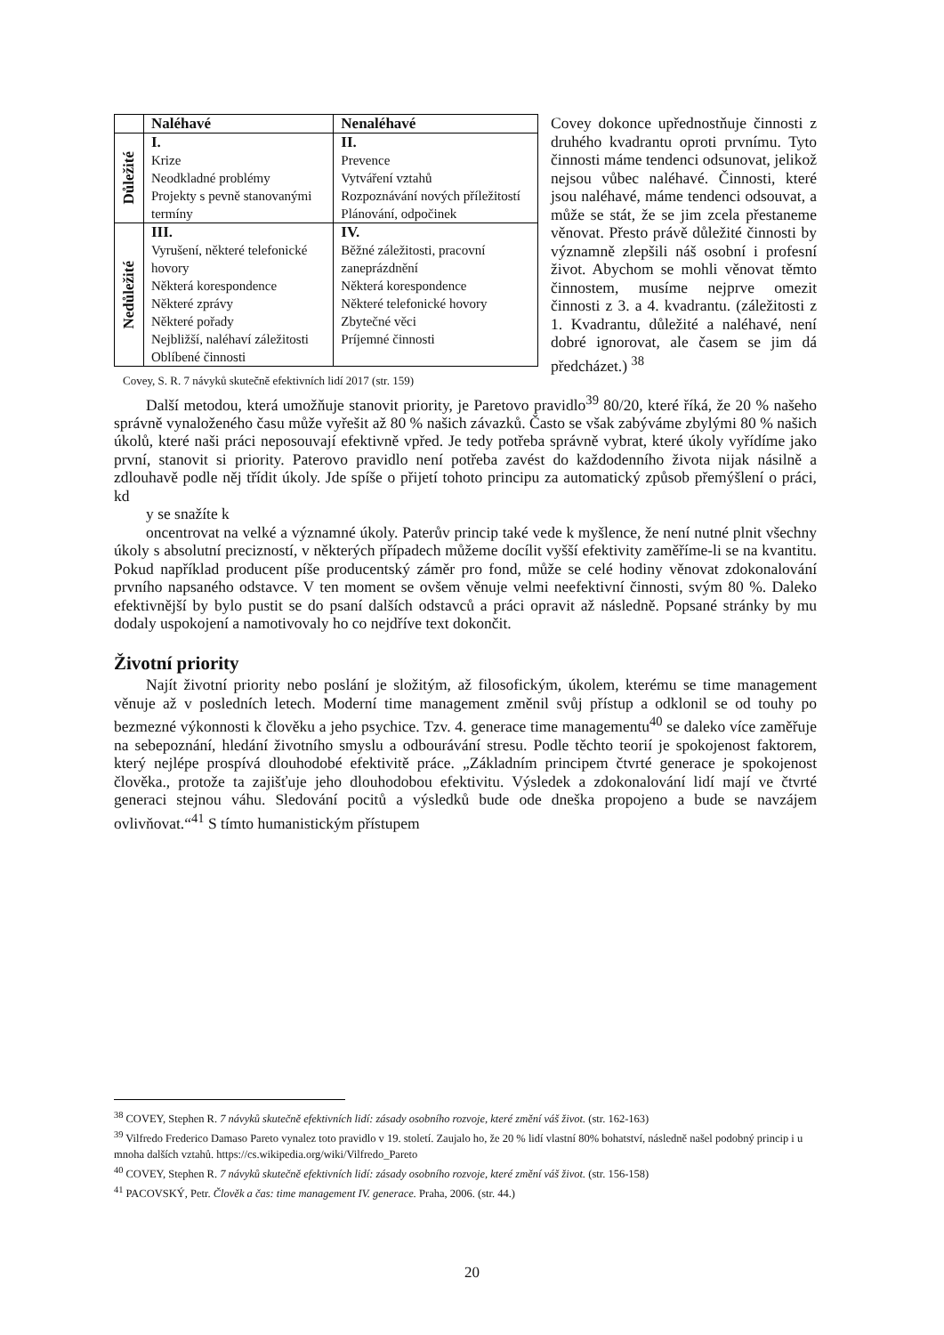| | Naléhavé | Nenaléhavé |
| --- | --- | --- |
| Důležité | I. Krize Neodkladné problémy Projekty s pevně stanovanými termíny | II. Prevence Vytváření vztahů Rozpoznávání nových příležitostí Plánování, odpočinek |
| Nedůležité | III. Vyrušení, některé telefonické hovory Některá korespondence Některé zprávy Některé pořady Nejbližší, naléhaví záležitosti Oblíbené činnosti | IV. Běžné záležitosti, pracovní zaneprázdnění Některá korespondence Některé telefonické hovory Zbytečné věci Príjemné činnosti |
Covey, S. R. 7 návyků skutečně efektivních lidí 2017 (str. 159)
Covey dokonce upřednostňuje činnosti z druhého kvadrantu oproti prvnímu. Tyto činnosti máme tendenci odsunovat, jelikož nejsou vůbec naléhavé. Činnosti, které jsou naléhavé, máme tendenci odsouvat, a může se stát, že se jim zcela přestaneme věnovat. Přesto právě důležité činnosti by významně zlepšili náš osobní i profesní život. Abychom se mohli věnovat těmto činnostem, musíme nejprve omezit činnosti z 3. a 4. kvadrantu. (záležitosti z 1. Kvadrantu, důležité a naléhavé, není dobré ignorovat, ale časem se jim dá předcházet.) <sup>38</sup>
Další metodou, která umožňuje stanovit priority, je Paretovo pravidlo<sup>39</sup> 80/20, které říká, že 20 % našeho správně vynaloženého času může vyřešit až 80 % našich závazků. Často se však zabýváme zbylými 80 % našich úkolů, které naši práci neposouvají efektivně vpřed. Je tedy potřeba správně vybrat, které úkoly vyřídíme jako první, stanovit si priority. Paterovo pravidlo není potřeba zavést do každodenního života nijak násilně a zdlouhavě podle něj třídit úkoly. Jde spíše o přijetí tohoto principu za automatický způsob přemýšlení o práci, kd
y se snažíte k
oncentrovat na velké a významné úkoly. Paterův princip také vede k myšlence, že není nutné plnit všechny úkoly s absolutní precizností, v některých případech můžeme docílit vyšší efektivity zaměříme-li se na kvantitu. Pokud například producent píše producentský záměr pro fond, může se celé hodiny věnovat zdokonalování prvního napsaného odstavce. V ten moment se ovšem věnuje velmi neefektivní činnosti, svým 80 %. Daleko efektivnější by bylo pustit se do psaní dalších odstavců a práci opravit až následně. Popsané stránky by mu dodaly uspokojení a namotivovaly ho co nejdříve text dokončit.
Životní priority
Najít životní priority nebo poslání je složitým, až filosofickým, úkolem, kterému se time management věnuje až v posledních letech. Moderní time management změnil svůj přístup a odklonil se od touhy po bezmezné výkonnosti k člověku a jeho psychice. Tzv. 4. generace time managementu<sup>40</sup> se daleko více zaměřuje na sebepoznání, hledání životního smyslu a odbourávání stresu. Podle těchto teorií je spokojenost faktorem, který nejlépe prospívá dlouhodobé efektivitě práce. „Základním principem čtvrté generace je spokojenost člověka., protože ta zajišťuje jeho dlouhodobou efektivitu. Výsledek a zdokonalování lidí mají ve čtvrté generaci stejnou váhu. Sledování pocitů a výsledků bude ode dneška propojeno a bude se navzájem ovlivňovat.“<sup>41</sup> S tímto humanistickým přístupem
<sup>38</sup> COVEY, Stephen R. 7 návyků skutečně efektivních lidí: zásady osobního rozvoje, které změní váš život. (str. 162-163)
<sup>39</sup> Vilfredo Frederico Damaso Pareto vynalez toto pravidlo v 19. století. Zaujalo ho, že 20 % lidí vlastní 80% bohatství, následně našel podobný princip i u mnoha dalších vztahů. https://cs.wikipedia.org/wiki/Vilfredo_Pareto
<sup>40</sup> COVEY, Stephen R. 7 návyků skutečně efektivních lidí: zásady osobního rozvoje, které změní váš život. (str. 156-158)
<sup>41</sup> PACOVSKÝ, Petr. Člověk a čas: time management IV. generace. Praha, 2006. (str. 44.)
20